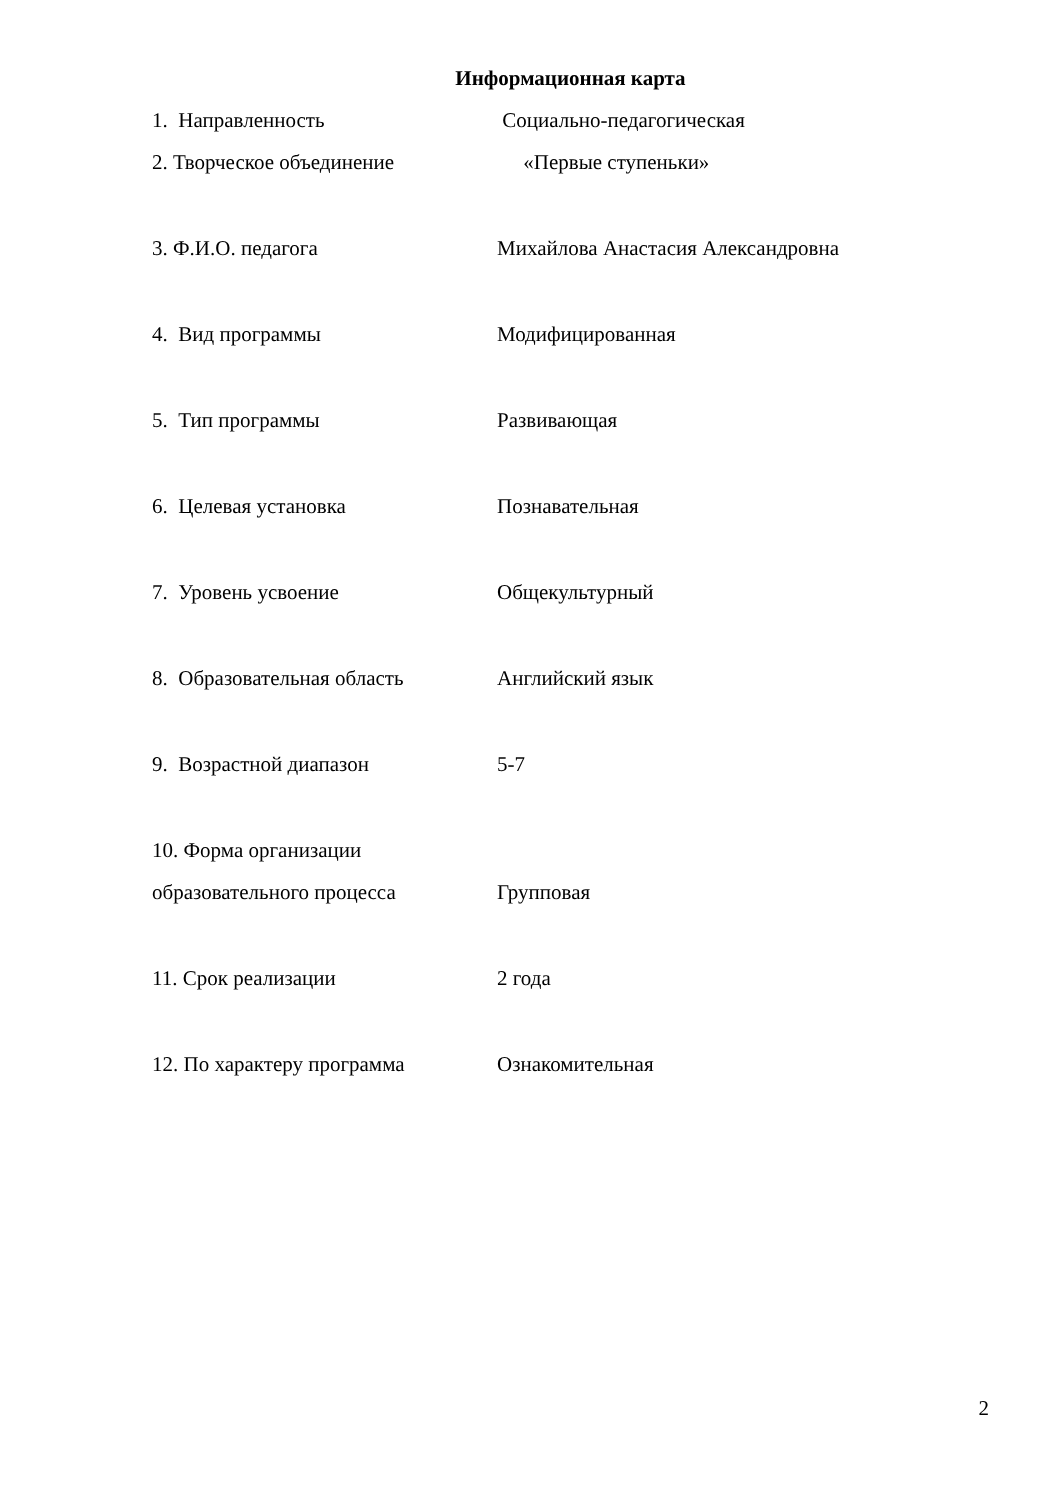Информационная карта
1. Направленность Социально-педагогическая
2. Творческое объединение «Первые ступеньки»
3. Ф.И.О. педагога Михайлова Анастасия Александровна
4. Вид программы Модифицированная
5. Тип программы Развивающая
6. Целевая установка Познавательная
7. Уровень усвоение Общекультурный
8. Образовательная область Английский язык
9. Возрастной диапазон 5-7
10. Форма организации
образовательного процесса
Групповая
11. Срок реализации 2 года
12. По характеру программа Ознакомительная
2